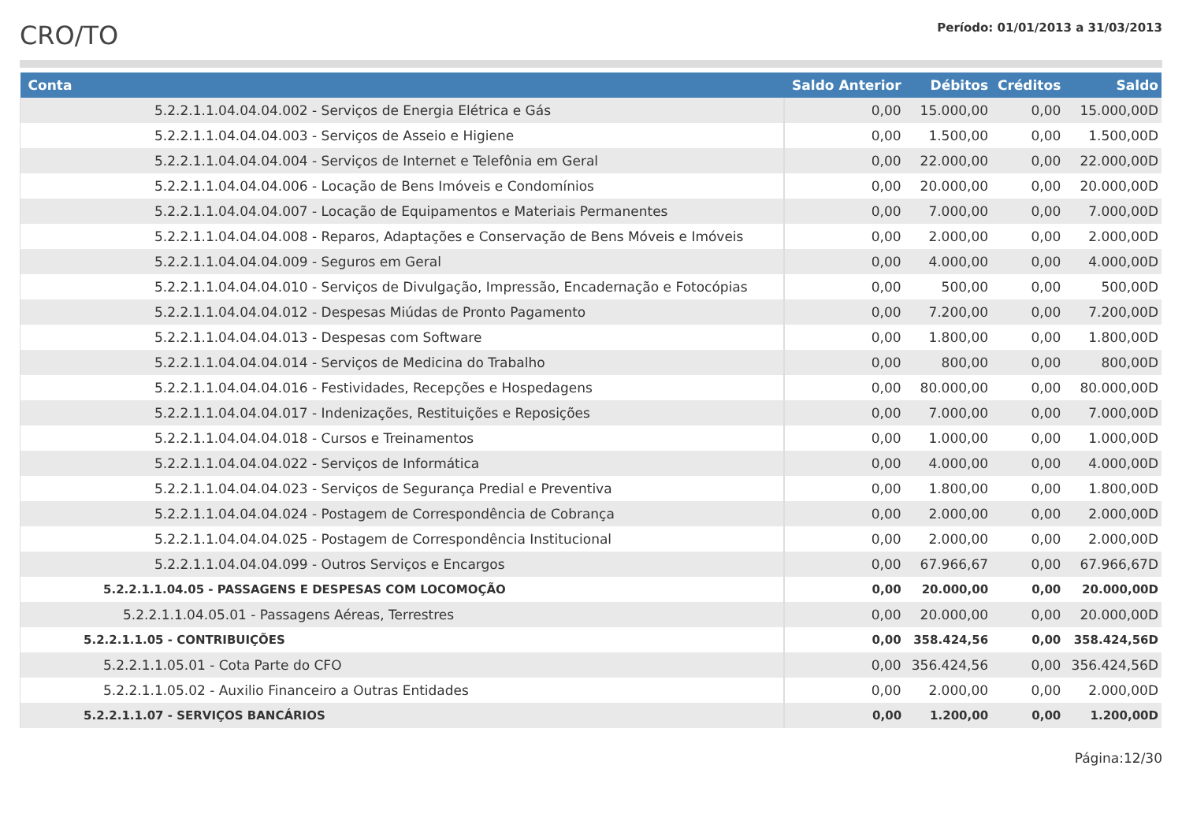CRO/TO
Período: 01/01/2013 a 31/03/2013
| Conta | Saldo Anterior | Débitos | Créditos | Saldo |
| --- | --- | --- | --- | --- |
| 5.2.2.1.1.04.04.04.002 - Serviços de Energia Elétrica e Gás | 0,00 | 15.000,00 | 0,00 | 15.000,00D |
| 5.2.2.1.1.04.04.04.003 - Serviços de Asseio e Higiene | 0,00 | 1.500,00 | 0,00 | 1.500,00D |
| 5.2.2.1.1.04.04.04.004 - Serviços de Internet e Telefônia em Geral | 0,00 | 22.000,00 | 0,00 | 22.000,00D |
| 5.2.2.1.1.04.04.04.006 - Locação de Bens Imóveis e Condomínios | 0,00 | 20.000,00 | 0,00 | 20.000,00D |
| 5.2.2.1.1.04.04.04.007 - Locação de Equipamentos e Materiais Permanentes | 0,00 | 7.000,00 | 0,00 | 7.000,00D |
| 5.2.2.1.1.04.04.04.008 - Reparos, Adaptações e Conservação de Bens Móveis e Imóveis | 0,00 | 2.000,00 | 0,00 | 2.000,00D |
| 5.2.2.1.1.04.04.04.009 - Seguros em Geral | 0,00 | 4.000,00 | 0,00 | 4.000,00D |
| 5.2.2.1.1.04.04.04.010 - Serviços de Divulgação, Impressão, Encadernação e Fotocópias | 0,00 | 500,00 | 0,00 | 500,00D |
| 5.2.2.1.1.04.04.04.012 - Despesas Miúdas de Pronto Pagamento | 0,00 | 7.200,00 | 0,00 | 7.200,00D |
| 5.2.2.1.1.04.04.04.013 - Despesas com Software | 0,00 | 1.800,00 | 0,00 | 1.800,00D |
| 5.2.2.1.1.04.04.04.014 - Serviços de Medicina do Trabalho | 0,00 | 800,00 | 0,00 | 800,00D |
| 5.2.2.1.1.04.04.04.016 - Festividades, Recepções e Hospedagens | 0,00 | 80.000,00 | 0,00 | 80.000,00D |
| 5.2.2.1.1.04.04.04.017 - Indenizações, Restituições e Reposições | 0,00 | 7.000,00 | 0,00 | 7.000,00D |
| 5.2.2.1.1.04.04.04.018 - Cursos e Treinamentos | 0,00 | 1.000,00 | 0,00 | 1.000,00D |
| 5.2.2.1.1.04.04.04.022 - Serviços de Informática | 0,00 | 4.000,00 | 0,00 | 4.000,00D |
| 5.2.2.1.1.04.04.04.023 - Serviços de Segurança Predial e Preventiva | 0,00 | 1.800,00 | 0,00 | 1.800,00D |
| 5.2.2.1.1.04.04.04.024 - Postagem de Correspondência de Cobrança | 0,00 | 2.000,00 | 0,00 | 2.000,00D |
| 5.2.2.1.1.04.04.04.025 - Postagem de Correspondência Institucional | 0,00 | 2.000,00 | 0,00 | 2.000,00D |
| 5.2.2.1.1.04.04.04.099 - Outros Serviços e Encargos | 0,00 | 67.966,67 | 0,00 | 67.966,67D |
| 5.2.2.1.1.04.05 - PASSAGENS E DESPESAS COM LOCOMOÇÃO | 0,00 | 20.000,00 | 0,00 | 20.000,00D |
| 5.2.2.1.1.04.05.01 - Passagens Aéreas, Terrestres | 0,00 | 20.000,00 | 0,00 | 20.000,00D |
| 5.2.2.1.1.05 - CONTRIBUIÇÕES | 0,00 | 358.424,56 | 0,00 | 358.424,56D |
| 5.2.2.1.1.05.01 - Cota Parte do CFO | 0,00 | 356.424,56 | 0,00 | 356.424,56D |
| 5.2.2.1.1.05.02 - Auxilio Financeiro a Outras Entidades | 0,00 | 2.000,00 | 0,00 | 2.000,00D |
| 5.2.2.1.1.07 - SERVIÇOS BANCÁRIOS | 0,00 | 1.200,00 | 0,00 | 1.200,00D |
Página:12/30